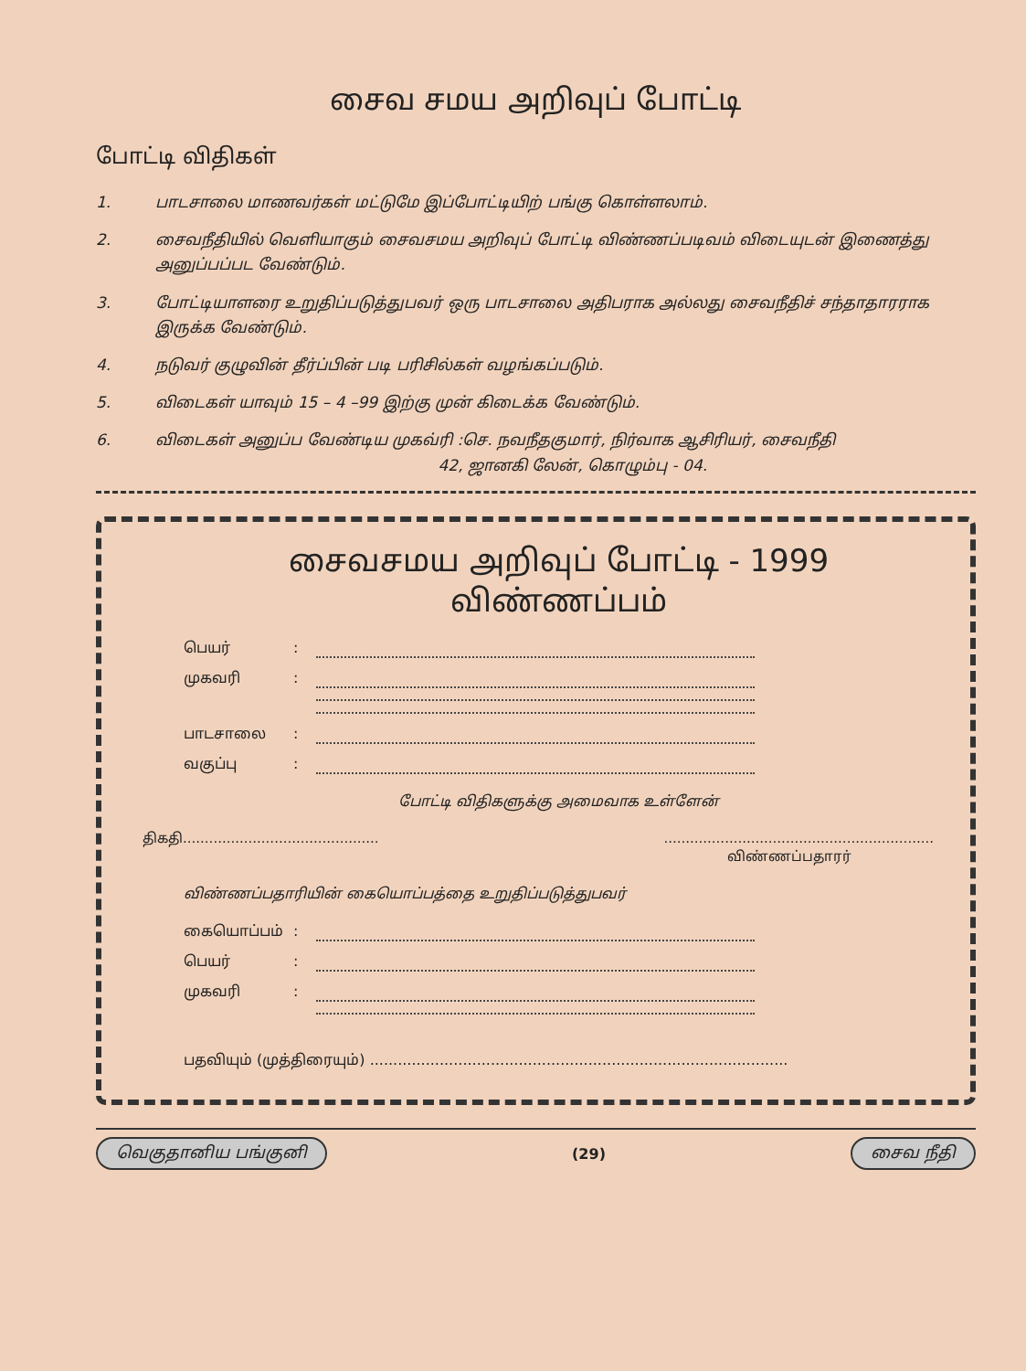சைவ சமய அறிவுப் போட்டி
போட்டி விதிகள்
1. பாடசாலை மாணவர்கள் மட்டுமே இப்போட்டியிற் பங்கு கொள்ளலாம்.
2. சைவநீதியில் வெளியாகும் சைவசமய அறிவுப் போட்டி விண்ணப்படிவம் விடையுடன் இணைத்து அனுப்பப்பட வேண்டும்.
3. போட்டியாளரை உறுதிப்படுத்துபவர் ஒரு பாடசாலை அதிபராக அல்லது சைவநீதிச் சந்தாதாரராக இருக்க வேண்டும்.
4. நடுவர் குழுவின் தீர்ப்பின் படி பரிசில்கள் வழங்கப்படும்.
5. விடைகள் யாவும் 15 – 4 –99 இற்கு முன் கிடைக்க வேண்டும்.
6. விடைகள் அனுப்ப வேண்டிய முகவ்ரி :செ. நவநீதகுமார், நிர்வாக ஆசிரியர், சைவநீதி
42, ஜானகி லேன், கொழும்பு - 04.
சைவசமய அறிவுப் போட்டி - 1999
விண்ணப்பம்
பெயர்:
முகவரி:
பாடசாலை:
வகுப்பு:
போட்டி விதிகளுக்கு அமைவாக உள்ளேன்
திகதி...........................................................................................................
விண்ணப்பதாரர்
விண்ணப்பதாரியின் கையொப்பத்தை உறுதிப்படுத்துபவர்
கையொப்பம்:
பெயர்:
முகவரி:
பதவியும் (முத்திரையும்) ..........................................................................................
வெகுதானிய பங்குனி (29) சைவ நீதி